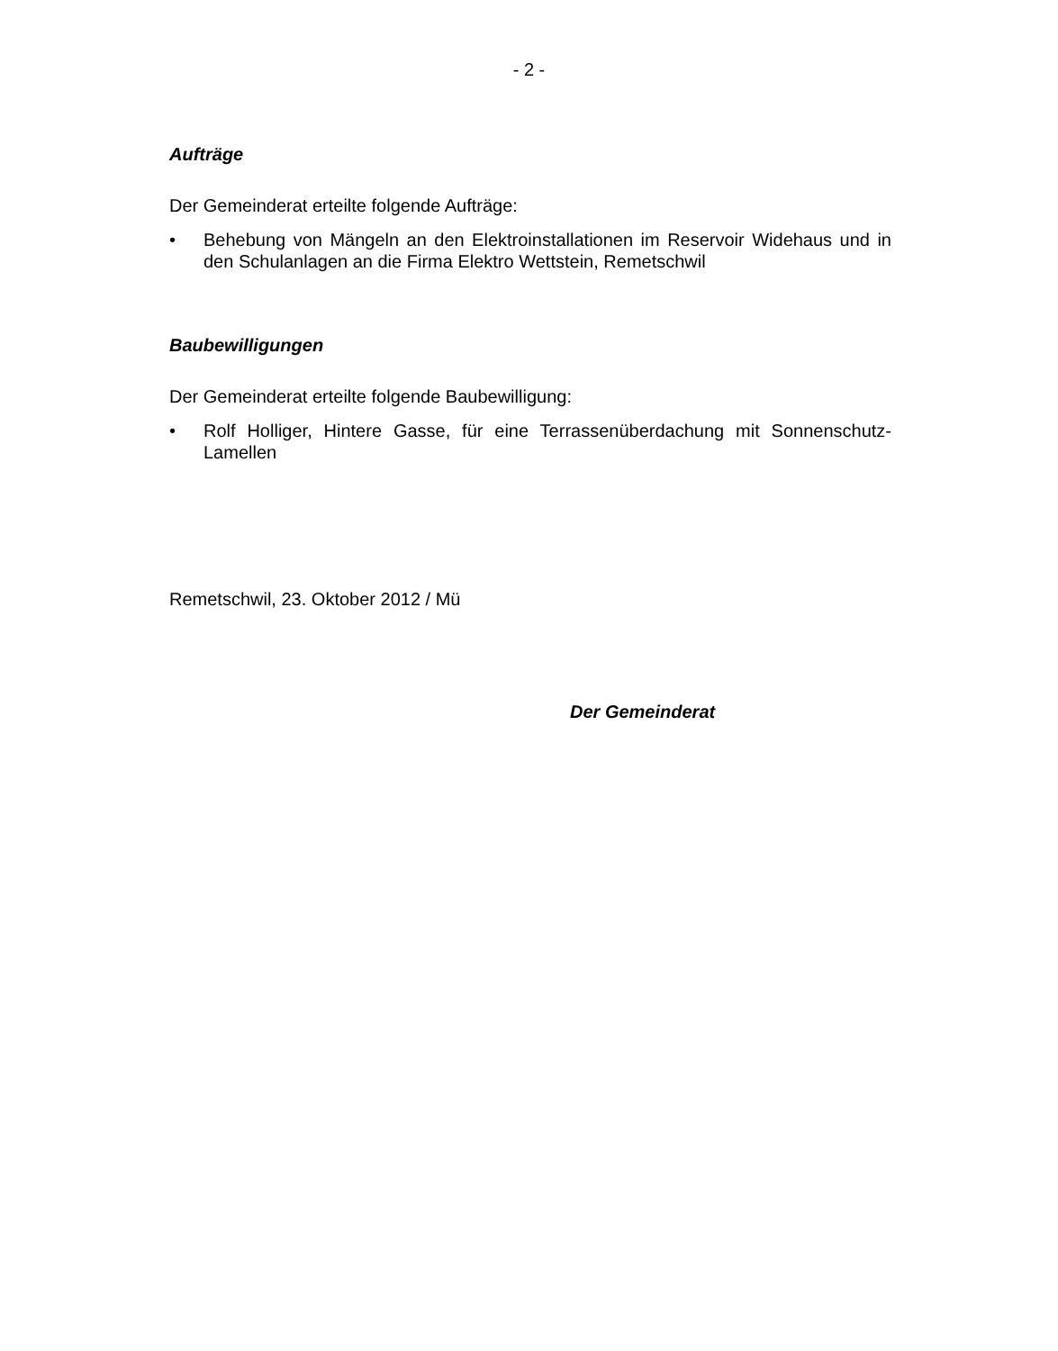- 2 -
Aufträge
Der Gemeinderat erteilte folgende Aufträge:
• Behebung von Mängeln an den Elektroinstallationen im Reservoir Widehaus und in den Schulanlagen an die Firma Elektro Wettstein, Remetschwil
Baubewilligungen
Der Gemeinderat erteilte folgende Baubewilligung:
• Rolf Holliger, Hintere Gasse, für eine Terrassenüberdachung mit Sonnenschutz-Lamellen
Remetschwil, 23. Oktober 2012 / Mü
Der Gemeinderat